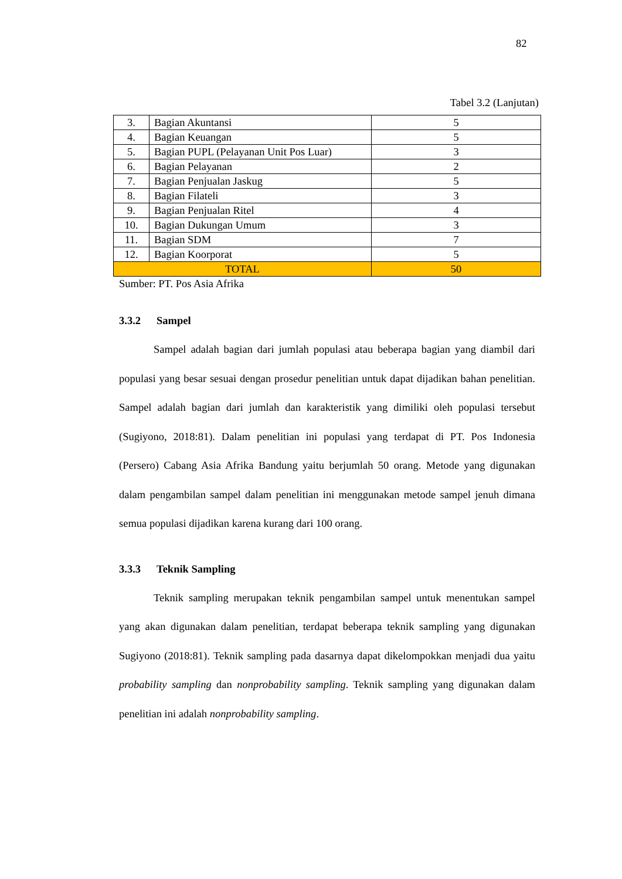82
Tabel 3.2 (Lanjutan)
| 3. | Bagian Akuntansi | 5 |
| 4. | Bagian Keuangan | 5 |
| 5. | Bagian PUPL (Pelayanan Unit Pos Luar) | 3 |
| 6. | Bagian Pelayanan | 2 |
| 7. | Bagian Penjualan Jaskug | 5 |
| 8. | Bagian Filateli | 3 |
| 9. | Bagian Penjualan Ritel | 4 |
| 10. | Bagian Dukungan Umum | 3 |
| 11. | Bagian SDM | 7 |
| 12. | Bagian Koorporat | 5 |
| TOTAL | | 50 |
Sumber: PT. Pos Asia Afrika
3.3.2 Sampel
Sampel adalah bagian dari jumlah populasi atau beberapa bagian yang diambil dari populasi yang besar sesuai dengan prosedur penelitian untuk dapat dijadikan bahan penelitian. Sampel adalah bagian dari jumlah dan karakteristik yang dimiliki oleh populasi tersebut (Sugiyono, 2018:81). Dalam penelitian ini populasi yang terdapat di PT. Pos Indonesia (Persero) Cabang Asia Afrika Bandung yaitu berjumlah 50 orang. Metode yang digunakan dalam pengambilan sampel dalam penelitian ini menggunakan metode sampel jenuh dimana semua populasi dijadikan karena kurang dari 100 orang.
3.3.3 Teknik Sampling
Teknik sampling merupakan teknik pengambilan sampel untuk menentukan sampel yang akan digunakan dalam penelitian, terdapat beberapa teknik sampling yang digunakan Sugiyono (2018:81). Teknik sampling pada dasarnya dapat dikelompokkan menjadi dua yaitu probability sampling dan nonprobability sampling. Teknik sampling yang digunakan dalam penelitian ini adalah nonprobability sampling.